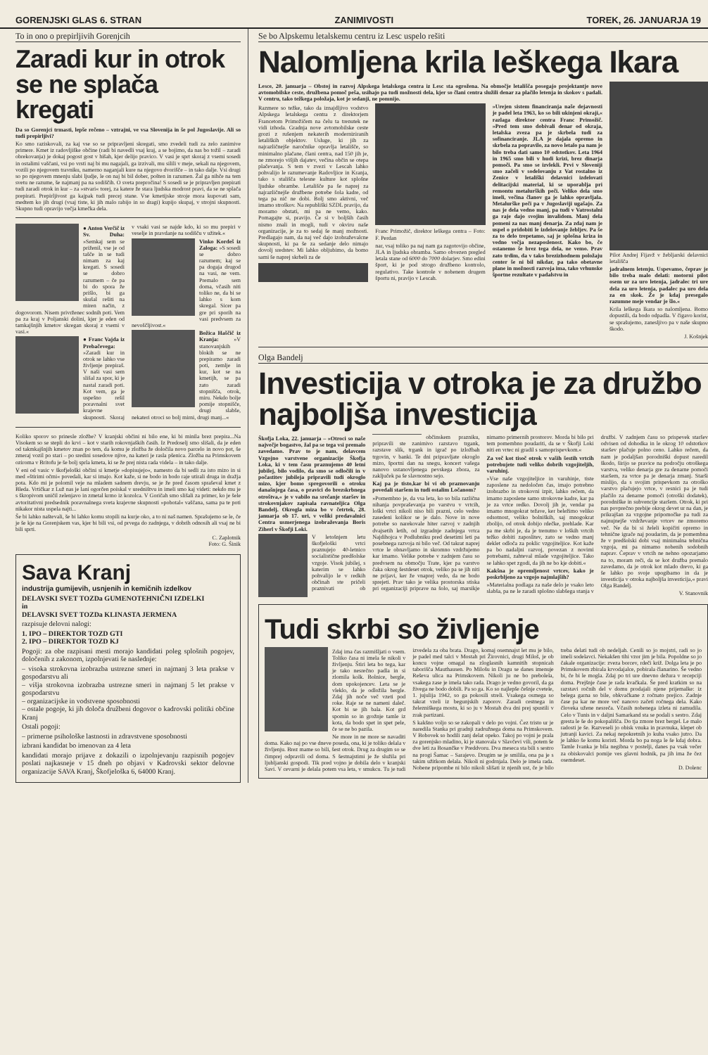GORENJSKI GLAS 6. STRAN ZANIMIVOSTI TOREK, 26. JANUARJA 19
To in ono o prepirljivih Gorenjcih
Zaradi kur in otrok se ne splača kregati
Da so Gorenjci trmasti, lepše rečeno – vztrajni, ve vsa Slovenija in še pol Jugoslavije. Ali so tudi prepirljivi?
Ko smo raziskovali, za kaj vse so se pripravljeni skregati, smo zvedeli tudi za zelo zanimive primere. Kmet iz radovljiške občine (radi bi navedli vsaj kraj, a se bojimo, da nas bo tožil – zaradi obrekovanja) je dokaj pogost gost v hišah, kjer delijo pravico. V vasi je sprt skoraj z vsemi sosedi in ostalimi vaščani, vsi po vrsti naj bi mu nagajali, ga izzivali, mu silili v meje, sekali na njegovem, vozili po njegovem travniku, namerno naganjali kure na njegovo dvorišče – in tako dalje. Vsi drugi so po njegovem mnenju slabi ljudje, le on naj bi bil dober, pošten in razumen. Žal ga nihče na tem svetu ne razume, še najmanj pa na sodiščih. O sveta prepročina! S sosedi se je pripravljen prepirati tudi zaradi otrok in kur – za »stvari« torej, za katere že stara ljudska modrost pravi, da se ne splača prepirati. Prepirljivost ga kajpak tudi precej stane. Vse kmetijske stroje mora kupovati sam, medtem ko jih drugi (vsaj tiste, ki jih malo rabijo in so dragi) kupijo skupaj, v strojni skupnosti. Skupno tudi opravijo večja kmečka dela.
● Anton Verčič iz Sv. Duha: »Semkaj sem se priženil, vse je od tašče in se tudi nimam za kaj kregati. S sosedi se dobro razumem – če pa bi do spora že prišlo, bi ga skušal rešiti na miren način, z dogovorom. Nisem privrženec sodnih poti. Vem pa za kraj v Poljanski dolini, kjer je eden od tamkajšnjih kmetov skregan skoraj z vsemi v vasi.«
● Franc Vajda iz Prebačevega: »Zaradi kur in otrok se lahko vse življenje prepiraš. V naši vasi sem slišal za spor, ki je nastal zaradi poti. Kot vem, ga je uspešno rešil poravnalni svet krajevne skupnosti. Skoraj v vsaki vasi se najde kdo, ki so mu prepiri v veselje in pravdanje na sodišču v užitek.«
Vinko Kordeš iz Zaloga: »S sosedi se dobro razumem; kaj se pa dogaja drugod na vasi, ne vem. Premalo sem doma, včasih niti toliko ne, da bi se lahko s kom skregal. Sicer pa gre pri sporih na vasi predvsem za nevoščljivost.«
Božica Haščič iz Kranja: »V stanovanjskih blokih se ne prepiramo zaradi poti, zemlje in kur, kot se na kmetijh, se pa zato zaradi stopnišča, otrok, miru. Nekdo bolje pomije stopnišče, drugi slabše, nekateri otroci so bolj mirni, drugi manj...«
Koliko sporov so prinesle zložbe? V kranjski občini ni bilo ene, ki bi minila brez prepira...Na Visokem so se stepli do krvi – kot v starih rokovnjaških časih. Iz Predoselj smo slišali, da je eden od takmkajšnjih kmetov znan po tem, da komu je zložba že določila novo parcelo in novo pot, še zmeraj vozil po stari – po sredini sosedove njive, na kateri je rasla pšenica. Zložba na Primskovem oziroma v Britofu je še bolj sprla kmeta, ki se že prej nista rada videla – in tako dalje.
V eni od vasic v škofjeloški občini si kmetje »dopisujejo«, namesto da bi sedli za isto mizo in si med »štirimi očmi« povedali, kar si imajo. Kot kaže, si ne bodo in bodo raje utirali druga in dražja pota. Kdo mi je polomil veje na mladem sadnem drevju, se je že pred časom spraševal kmet z Bleda. Vrtičkar z Luž nas je lani ogorčen poiskal v uredništvu in imeli smo kaj videti: nekdo mu je s škropivom uničil zelenjavo in zmetal krmo iz kozolca. V Goričah smo slišali za primer, ko je šele avtoritativni predsednik poravnalnega sveta krajevne skupnosti »pobotal« vaščana, sama pa te poti nikakor nista uspela najti...
Še bi lahko naštevali, še bi lahko komu stopili na kurje oko, a to ni naš namen. Sprašujemo se le, če je še kje na Gorenjskem vas, kjer bi bili vsi, od prvega do zadnjega, v dobrih odnosih ali vsaj ne bi bili sprti.
C. Zaplotnik
Foto: G. Šinik
Sava Kranj
industrija gumijevih, usnjenih in kemičnih izdelkov
DELAVSKI SVET TOZDa GUMENOTEHNIČNI IZDELKI
in
DELAVSKI SVET TOZDa KLINASTA JERMENA
razpisuje delovni nalogi:
1. IPO – DIREKTOR TOZD GTI
2. IPO – DIREKTOR TOZD KJ
Pogoji: za obe razpisani mesti morajo kandidati poleg splošnih pogojev, določenih z zakonom, izpolnjevati še naslednje:
– visoka strokovna izobrazba ustrezne smeri in najmanj 3 leta prakse v gospodarstvu ali
– višja strokovna izobrazba ustrezne smeri in najmanj 5 let prakse v gospodarstvu
– organizacijske in vodstvene sposobnosti
– ostale pogoje, ki jih določa družbeni dogovor o kadrovski politiki občine Kranj
Ostali pogoji:
– primerne psihološke lastnosti in zdravstvene sposobnosti
izbrani kandidat bo imenovan za 4 leta
kandidati morajo prijave z dokazili o izpolnjevanju razpisnih pogojev poslati najkasneje v 15 dneh po objavi v Kadrovski sektor delovne organizacije SAVA Kranj, Škofjeloška 6, 64000 Kranj.
Se bo Alpskemu letalskemu centru iz Lesc uspelo rešiti
Nalomljena krila leškega Ikara
Lesce, 20. januarja – Obstoj in razvoj Alpskega letalskega centra iz Lesc sta ogrožena. Na območje letališča posegajo projektantje nove avtomobilske ceste, družbena pomoč pešа, usihajo pa tudi možnosti dela, kjer so člani centra služili denar za plačilo letenja in skokov s padali. V centru, tako težkega položaja, kot je sedanji, ne pomnijo.
Razmere so težke, tako da iznajdljivo vodstvo Alpskega letalskega centra z direktorjem Francetom Primožičem na čelu ta trenutek ne vidi izhoda. Gradnja nove avtomobilske ceste grozi z rušenjem nekaterih moderniziranih letaliških objektov. Usluge, ki jih za najrazličnejše naročnike opravlja letališče, so minimalno plačane, člani centra, nad 150 jih je, ne zmorejo višjih dajatev, večina občin se otepa plačevanja. S tem v zvezi v Lescah lahko pohvalijo le razumevanje Radovljice in Kranja, tako s stališča telesne kulture kot splošne ljudske obrambe. Letališče pa še naprej za najrazličnejše družbene potrebe šola kadre, od tega pa nič ne dobi. Bolj smo aktivni, več imamo stroškov. Na republiški SZDL pravijo, da moramo obstati, mi pa ne vemo, kako. Pomagajte si, pravijo. Če si v boljših časih nismo znali in mogli, tudi v okviru naše organizacije, je za to sedaj še manj možnosti. Predlagajo nam, da naj več dajo izobraževalcne skupnosti, ki pa še za sedanje delo nimajo dovolj sredstev. Mi lahko obljubimo, da bomo sami še naprej skrbeli za de
Franc Primožič, direktor leškega centra – Foto: F. Perdan
nar, vsaj toliko pa naj nam ga zagotovijo občine, JLA in ljudska obramba. Samo obvezen pregled letala stane od 6000 do 7000 dolarjev. Smo edini šport, ki je pod strogo družbeno kontrolo, regulativo. Take kontrole v nobenem drugem športu ni, pravijo v Lescah.
»Urejen sistem financiranja naše dejavnosti je padel leta 1963, ko so bili ukinjeni okraji,« razlaga direktor centra Franc Primožič. »Pred tem smo dobivali denar od okraja, letalska zveza pa je skrbela tudi za sofinanciranje. JLA je dajala opremo in skrbela za popravilo, za novo letalo pa nam je bilo treba dati samo 10 odstotkov. Leta 1964 in 1965 smo bili v hudi krizi, brez dinarja pomoči. Pa smo se izvlekli. Prvi v Sloveniji smo začeli v sodelovanju z Vat rostalno iz Zenice v letališki delavnici izdelovati delitacijski material, ki se uporablja pri remontu metalurških peči. Veliko dela smo imeli, večina članov ga je lahko opravljala. Metalurške peči pa v Jugoslaviji ugašajo. Za nas je dela vedno manj, pa tudi v Vatrostalni ga raje dajo svojim invalidom. Manj dela pomeni za nas manj denarja. Za zdaj nam je uspel o pridobiti le izdelovanje žebljev. Pa še za to delo trepetamo, saj je splošna kriza in vedno večja nezaposlenost. Kako bo, če ostanemo še brez tega dela, ne vemo. Prav zato trdim, da v tako brezizhodnem položaju center še ni bil nikdar, pa tako obetavne plane in možnosti razvoja ima, tako vrhunske športne rezultate v padalstvu in
Pilot Andrej Fijavž v žebljarski delavnici letališča
jadralnem letenju. Uspevamo, čeprav je bilo treba malo delati: motorni pilot osem ur za uro letenja, jadralec tri ure dela za uro letenja, padalec pa uro dela za en skok. Že je kdaj presegalo razumne meje vendar je šlo.«
Krila leškega Ikara so nalomljena. Bomo dopustili, da bodo odpadla. V čigavo korist, se sprašujemo, zanesljivo pa v naše skupno škodo.
J. Košnjek
Olga Bandelj
Investicija v otroka je za družbo najboljša investicija
Škofja Loka, 22. januarja – »Otroci so naše največje bogastvo, žal pa se tega vsi premalo zavedamo. Prav to je nam, delavcem Vzgojno varstvene organizacije Škofja Loka, ki v tem času praznujemo 40 letni jubilej, bilo vodilo, da smo se odločili in v počastitev jubileja pripravili tudi okroglo mizo, kjer bomo spregovorili o otroku današnjega časa, o pravici do brezskrbnega otroštva,« je v vabilo na srečanje staršev in strokovnjakov zapisala ravnateljica Olga Bandelj. Okrogla miza bo v četrtek, 28. januarja ob 17. uri, v veliki predavalnici Centra usmerjenega izobraževanja Boris Ziherl v Škofji Loki.
V letošnjem letu škofjeloški vrtci praznujejo 40-letnico socialistične predšolske vzgoje. Visok jubilej, s katerim se lahko pohvalijo le v redkih občinah ste pričeli praznivati ob občinskem prazniku, pripravili ste zanimivo razstavo trgank, razstave slik, trgank in igrač po izložbah trgovin, v banki. Te dni pripravljate okroglo mizo, športni dan na snegu, koncert vašega nanovo ustanovljenega pevskega zbora, za zaključek pa še slavnostno sejo.
Kaj pa je tisto,kar bi vi ob praznovanju povedali staršem in tudi ostalim Ločanom?
»Pomembno je, da vsa leta, ko so bila različna nihanja povpraševanja po varstvu v vrtcih, loški vrtci nikoli niso bili prazni, celo vedno zasedeni kolikor se je dalo. Nove in nove potrebe so narekovale hiter razvoj v zadnjih dvajsetih letih, od izgradnje zadnjega vrtca Najdihojca v Podlubniku pred desetimi leti pa posebnega razvoja ni bilo več. Od takrat naprej vrtce le obnavljamo in skromno vzdržujemo kar imamo. Velike potrebe v zadnjem času so predvsem na območju Trate, kjer pa varstvo čaka okrog šestdeset otrok, veliko pa se jih niti ne prijavi, ker že vnaprej vedo, da ne bodo sprejeti. Prav tako je velika prostorska stiska pri organizaciji priprave na šolo, saj marsikje nimamo primernih prostorov. Morda bi bilo pri tem pomembno poudariti, da se v Škofji Loki niti en vrtec ni gradil s samoprispevkom.«
Za več kot tisoč otrok v vaših šestih vrtcih potrebujete tudi veliko dobrih vzgojiteljih, varuhinj.
»Vse naše vzgojiteljice in varuhinje, tiste zaposlene za nedoločen čas, imajo potrebno izobrazbo in strokovni izpit, lahko rečem, da imamo zaposlene samo strokovne kadre, kar pa je za vrtce redko. Dovolj jih je, vendar pa imamo mnogokrat težave, ker beležimo veliko odsotnost, veliko bolniških, saj mnogokrat zbolijo, od otrok dobijo rdečke, prehlade. Kar pa me skrbi je, da je trenutno v loških vrtcih težko dobiti zaposlitev, zato se vedno manj deklet odloča za poklic vzgojiteljice. Kot kaže pa bo nadaljni razvoj, povezan z novimi potrebami, zahteval mlade vzgojiteljice. Tako se lahko spet zgodi, da jih ne bo kje dobiti.«
Kakšna je opremljenost vrtcev, kako je poskrbljeno za vzgojo najmlajših?
»Materialna podlaga za naše delo je vsako leto slabša, pa ne le zaradi splošno slabšega stanja v družbi. V zadnjem času so prispevek staršev odvisen od dohodka in le okrog 10 odstotkov staršev plačuje polno ceno. Lahko rečem, da nam je podaljšan porodniški dopust naredil škodo, širijo se pravice na področju otroškega varstva, veliko denarja gre za denarne pomoči staršem, za vrtce pa je denarja zmanj. Starši mislijo, da s svojim prispevkom za otroško varstvo plačujejo vrtce, v resnici pa je tudi plačilo za denarne pomoči (otroški dodatek), porodniške in subvencije staršem. Otrok, ki pri nas povprečno prebije okrog devet ur na dan, je prikrajšan za vzgojne pripomočke pa tudi za najnujnejše vzdrževanje vrtcev ne zmoremo več. Ne da bi si želeli kopičiti opremo in tehnične igrače naj poudarim, da je pomembna že v predšolski dobi vsaj minimalna tehnična vzgoja, mi pa nimamo nobenih sodobnih naprav. Čeprav v vrtcih ne nehno opozarjamo na to, moram reči, da se kot družba premalo zavedamo, da je otrok kot mlado drevo, ki ga še lahko po svoje upogibamo in da je investicija v otroka najboljša investicija,« pravi Olga Bandelj.
V. Stanovnik
Tudi skrbi so življenje
Zdaj ima čas razmišljati o vsem. Toliko časa ni imela še nikoli v življenju. Štiri leta bo tega, kar je tako nesrečno padla in si zlomila kolk. Bolnice, bergle, dom upokojencev. Leta se je vleklo, da je odložila bergle. Zdaj jih noče več vzeti pod roke. Raje se ne nameni daleč. Kot bi se jih bala. Kot grd spomin so in grožnje tamle iz kota, da bodo spet in spet pele, če se ne bo pazila.
Ne more in ne more se navaditi doma. Kako naj po vse dneve poseda, ona, ki je toliko delala v življenju. Brez mame so bili, šest otrok. Drug za drugim so se čimprej odpravili od doma. S šestnajstimi je že služila pri ljubljanski gospodi. Tik pred vojno je dobila delo v kranjski Savi. V cevarni je delala potem vsa leta, v smukcu. Tu je tudi izvedela za oba brata. Drago, komaj osemnajst let mu je bilo, je padel med talci v Mostah pri Žirovnici, drugi Miloš, je ob koncu vojne omagal na zloglasnih kamnitih stopnicah taborišča Mauthausen. Po Milošu in Dragu se danes imenuje Reševa ulica na Primskovem. Nikoli ju ne bo prebolela, vsakega zase je imela tako rada. Drago je vedno govoril, da ga živega ne bodo dobili. Pa so ga. Ko so najlepše češnje cvetele, 1. jujulija 1942, so ga pokosili streli. Vsakega osmega so takrat vzeli iz begunjskih zaporov. Zaradi cestnega in železniškega mostu, ki so ju v Mostah dva dni prej spustili v zrak partizani.
S kakšno voljo so se zakopali v delo po vojni. Čez tristo ur je naredila Stanka pri gradnji zadružnega doma na Primskovem. V Bobovek so hodili zanj delat opeko. Takoj po vojni je prala za gorenjsko mladino, ki je stanovala v Slavčevi vili, potem še dve leti za Bosančke v Preddvoru. Dva meseca sta bili s sestro na progi Šamac – Sarajevo. Drugim se je smilila, ona pa je s takim užitkom delala. Nikoli ni godrnjala. Delo je imela rada. Nobene pripombe ni bilo nikoli slišati iz njenih ust, če je bilo treba delati tudi ob nedeljah. Cenili so jo mojstri, radi so jo imeli sodelavci. Nekakšen tihi vzor jim je bila. Popoldne so jo čakale organizacije: zveza borcev, rdeči križ. Dolga leta je po Primskovem zbirala krvodajalce, pobirala članarino. Še vedno bi, če bi le mogla. Zdaj po tri ure dnevno dežura v recepciji doma. Prejšnje čase je rada kvačkala. Še pred kratkim so na razstavi ročnih del v domu prodajali njene prijemalke: iz belega garna so bile, obkvačkane z ročnato prejico. Zadnje čase pa kar ne more več nanovo začeti ročnega dela. Kako človeka užene nesreča. Včasih nobenega izleta ni zamudila. Celo v Tunis in v daljni Samarkand sta se podali s sestro. Zdaj gresta le še do pokopališča. Do tja zmore brez bergel. Le malo radosti je še. Razveseli jo obisk vnuka in pravnuka, klepet ob jutranji kavici. Za nekaj nepokretnih jo kuha vsako jutro. Da je lahko še komu koristi. Morda bo pa noga le še kdaj dobra. Tamle Ivanka je bila negibna v postelji, danes pa vsak večer za obiskovalci pomije ves glavni hodnik, pa jih ima že čez osemdeset.
D. Dolenc